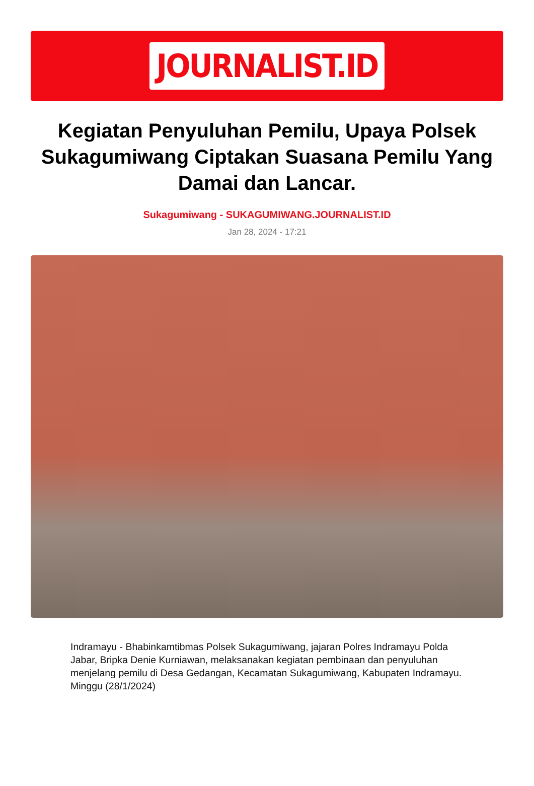JOURNALIST.ID
Kegiatan Penyuluhan Pemilu, Upaya Polsek Sukagumiwang Ciptakan Suasana Pemilu Yang Damai dan Lancar.
Sukagumiwang - SUKAGUMIWANG.JOURNALIST.ID
Jan 28, 2024 - 17:21
Indramayu - Bhabinkamtibmas Polsek Sukagumiwang, jajaran Polres Indramayu Polda Jabar, Bripka Denie Kurniawan, melaksanakan kegiatan pembinaan dan penyuluhan menjelang pemilu di Desa Gedangan, Kecamatan Sukagumiwang, Kabupaten Indramayu. Minggu (28/1/2024)